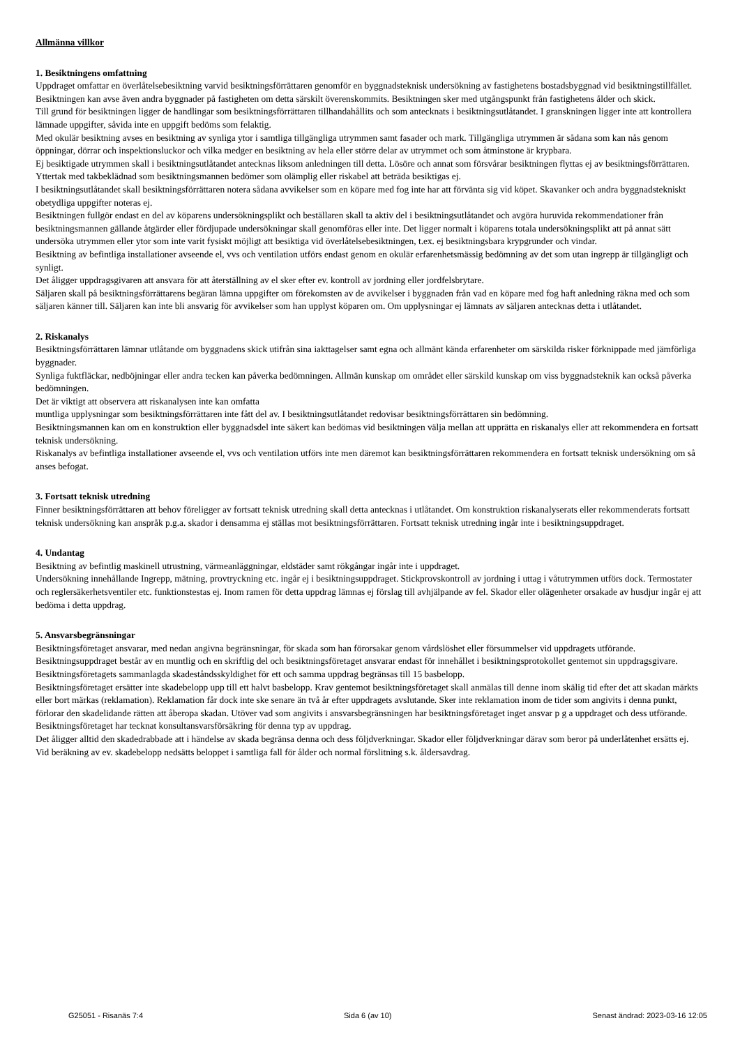Allmänna villkor
1. Besiktningens omfattning
Uppdraget omfattar en överlåtelsebesiktning varvid besiktningsförrättaren genomför en byggnadsteknisk undersökning av fastighetens bostadsbyggnad vid besiktningstillfället. Besiktningen kan avse även andra byggnader på fastigheten om detta särskilt överenskommits. Besiktningen sker med utgångspunkt från fastighetens ålder och skick.
Till grund för besiktningen ligger de handlingar som besiktningsförrättaren tillhandahållits och som antecknats i besiktningsutlåtandet. I granskningen ligger inte att kontrollera lämnade uppgifter, såvida inte en uppgift bedöms som felaktig.
Med okulär besiktning avses en besiktning av synliga ytor i samtliga tillgängliga utrymmen samt fasader och mark. Tillgängliga utrymmen är sådana som kan nås genom öppningar, dörrar och inspektionsluckor och vilka medger en besiktning av hela eller större delar av utrymmet och som åtminstone är krypbara.
Ej besiktigade utrymmen skall i besiktningsutlåtandet antecknas liksom anledningen till detta. Lösöre och annat som försvårar besiktningen flyttas ej av besiktningsförrättaren.
Yttertak med takbeklädnad som besiktningsmannen bedömer som olämplig eller riskabel att beträda besiktigas ej.
I besiktningsutlåtandet skall besiktningsförrättaren notera sådana avvikelser som en köpare med fog inte har att förvänta sig vid köpet. Skavanker och andra byggnadstekniskt obetydliga uppgifter noteras ej.
Besiktningen fullgör endast en del av köparens undersökningsplikt och beställaren skall ta aktiv del i besiktningsutlåtandet och avgöra huruvida rekommendationer från besiktningsmannen gällande åtgärder eller fördjupade undersökningar skall genomföras eller inte. Det ligger normalt i köparens totala undersökningsplikt att på annat sätt undersöka utrymmen eller ytor som inte varit fysiskt möjligt att besiktiga vid överlåtelsebesiktningen, t.ex. ej besiktningsbara krypgrunder och vindar.
Besiktning av befintliga installationer avseende el, vvs och ventilation utförs endast genom en okulär erfarenhetsmässig bedömning av det som utan ingrepp är tillgängligt och synligt.
Det åligger uppdragsgivaren att ansvara för att återställning av el sker efter ev. kontroll av jordning eller jordfelsbrytare.
Säljaren skall på besiktningsförrättarens begäran lämna uppgifter om förekomsten av de avvikelser i byggnaden från vad en köpare med fog haft anledning räkna med och som säljaren känner till. Säljaren kan inte bli ansvarig för avvikelser som han upplyst köparen om. Om upplysningar ej lämnats av säljaren antecknas detta i utlåtandet.
2. Riskanalys
Besiktningsförrättaren lämnar utlåtande om byggnadens skick utifrån sina iakttagelser samt egna och allmänt kända erfarenheter om särskilda risker förknippade med jämförliga byggnader.
Synliga fuktfläckar, nedböjningar eller andra tecken kan påverka bedömningen. Allmän kunskap om området eller särskild kunskap om viss byggnadsteknik kan också påverka bedömningen.
Det är viktigt att observera att riskanalysen inte kan omfatta
muntliga upplysningar som besiktningsförrättaren inte fått del av. I besiktningsutlåtandet redovisar besiktningsförrättaren sin bedömning.
Besiktningsmannen kan om en konstruktion eller byggnadsdel inte säkert kan bedömas vid besiktningen välja mellan att upprätta en riskanalys eller att rekommendera en fortsatt teknisk undersökning.
Riskanalys av befintliga installationer avseende el, vvs och ventilation utförs inte men däremot kan besiktningsförrättaren rekommendera en fortsatt teknisk undersökning om så anses befogat.
3. Fortsatt teknisk utredning
Finner besiktningsförrättaren att behov föreligger av fortsatt teknisk utredning skall detta antecknas i utlåtandet. Om konstruktion riskanalyserats eller rekommenderats fortsatt teknisk undersökning kan anspråk p.g.a. skador i densamma ej ställas mot besiktningsförrättaren. Fortsatt teknisk utredning ingår inte i besiktningsuppdraget.
4. Undantag
Besiktning av befintlig maskinell utrustning, värmeanläggningar, eldstäder samt rökgångar ingår inte i uppdraget.
Undersökning innehållande Ingrepp, mätning, provtryckning etc. ingår ej i besiktningsuppdraget. Stickprovskontroll av jordning i uttag i våtutrymmen utförs dock. Termostater och reglersäkerhetsventiler etc. funktionstestas ej. Inom ramen för detta uppdrag lämnas ej förslag till avhjälpande av fel. Skador eller olägenheter orsakade av husdjur ingår ej att bedöma i detta uppdrag.
5. Ansvarsbegränsningar
Besiktningsföretaget ansvarar, med nedan angivna begränsningar, för skada som han förorsakar genom vårdslöshet eller försummelser vid uppdragets utförande. Besiktningsuppdraget består av en muntlig och en skriftlig del och besiktningsföretaget ansvarar endast för innehållet i besiktningsprotokollet gentemot sin uppdragsgivare.
Besiktningsföretagets sammanlagda skadeståndsskyldighet för ett och samma uppdrag begränsas till 15 basbelopp.
Besiktningsföretaget ersätter inte skadebelopp upp till ett halvt basbelopp. Krav gentemot besiktningsföretaget skall anmälas till denne inom skälig tid efter det att skadan märkts eller bort märkas (reklamation). Reklamation får dock inte ske senare än två år efter uppdragets avslutande. Sker inte reklamation inom de tider som angivits i denna punkt, förlorar den skadelidande rätten att åberopa skadan. Utöver vad som angivits i ansvarsbegränsningen har besiktningsföretaget inget ansvar p g a uppdraget och dess utförande. Besiktningsföretaget har tecknat konsultansvarsförsäkring för denna typ av uppdrag.
Det åligger alltid den skadedrabbade att i händelse av skada begränsa denna och dess följdverkningar. Skador eller följdverkningar därav som beror på underlåtenhet ersätts ej.
Vid beräkning av ev. skadebelopp nedsätts beloppet i samtliga fall för ålder och normal förslitning s.k. åldersavdrag.
G25051 - Risanäs 7:4 Sida 6 (av 10) Senast ändrad: 2023-03-16 12:05